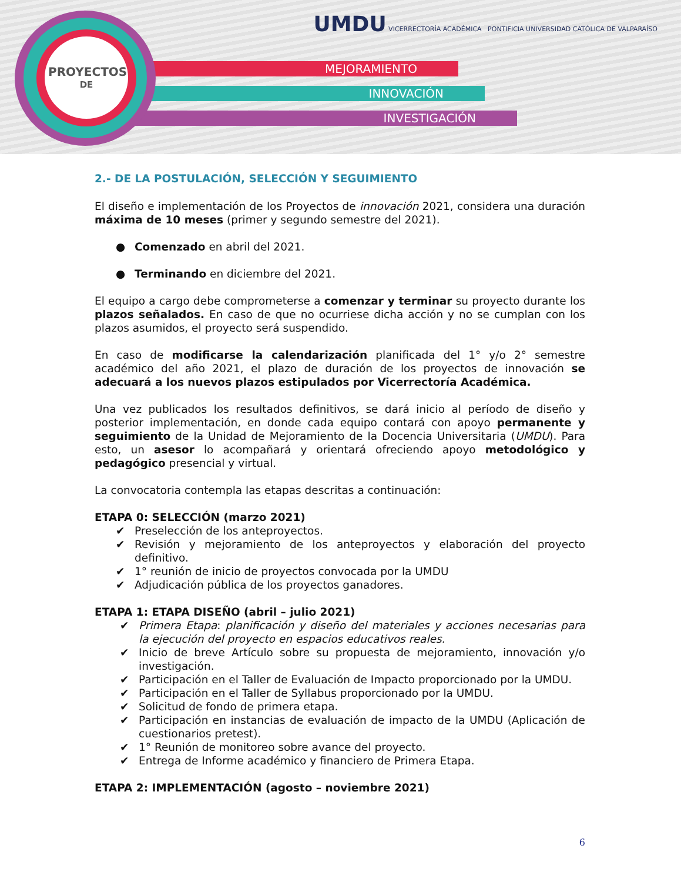MEJORAMIENTO
INNOVACIÓN
INVESTIGACIÓN
PROYECTOS
DE
UMDU VICERRECTORÍA ACADÉMICA PONTIFICIA UNIVERSIDAD CATÓLICA DE VALPARAÍSO
2.- DE LA POSTULACIÓN, SELECCIÓN Y SEGUIMIENTO
El diseño e implementación de los Proyectos de innovación 2021, considera una duración máxima de 10 meses (primer y segundo semestre del 2021).
● Comenzado en abril del 2021.
● Terminando en diciembre del 2021.
El equipo a cargo debe comprometerse a comenzar y terminar su proyecto durante los plazos señalados. En caso de que no ocurriese dicha acción y no se cumplan con los plazos asumidos, el proyecto será suspendido.
En caso de modificarse la calendarización planificada del 1° y/o 2° semestre académico del año 2021, el plazo de duración de los proyectos de innovación se adecuará a los nuevos plazos estipulados por Vicerrectoría Académica.
Una vez publicados los resultados definitivos, se dará inicio al período de diseño y posterior implementación, en donde cada equipo contará con apoyo permanente y seguimiento de la Unidad de Mejoramiento de la Docencia Universitaria (UMDU). Para esto, un asesor lo acompañará y orientará ofreciendo apoyo metodológico y pedagógico presencial y virtual.
La convocatoria contempla las etapas descritas a continuación:
ETAPA 0: SELECCIÓN (marzo 2021)
✔ Preselección de los anteproyectos.
✔ Revisión y mejoramiento de los anteproyectos y elaboración del proyecto definitivo.
✔ 1° reunión de inicio de proyectos convocada por la UMDU
✔ Adjudicación pública de los proyectos ganadores.
ETAPA 1: ETAPA DISEÑO (abril – julio 2021)
✔ Primera Etapa: planificación y diseño del materiales y acciones necesarias para la ejecución del proyecto en espacios educativos reales.
✔ Inicio de breve Artículo sobre su propuesta de mejoramiento, innovación y/o investigación.
✔ Participación en el Taller de Evaluación de Impacto proporcionado por la UMDU.
✔ Participación en el Taller de Syllabus proporcionado por la UMDU.
✔ Solicitud de fondo de primera etapa.
✔ Participación en instancias de evaluación de impacto de la UMDU (Aplicación de cuestionarios pretest).
✔ 1° Reunión de monitoreo sobre avance del proyecto.
✔ Entrega de Informe académico y financiero de Primera Etapa.
ETAPA 2: IMPLEMENTACIÓN (agosto – noviembre 2021)
6